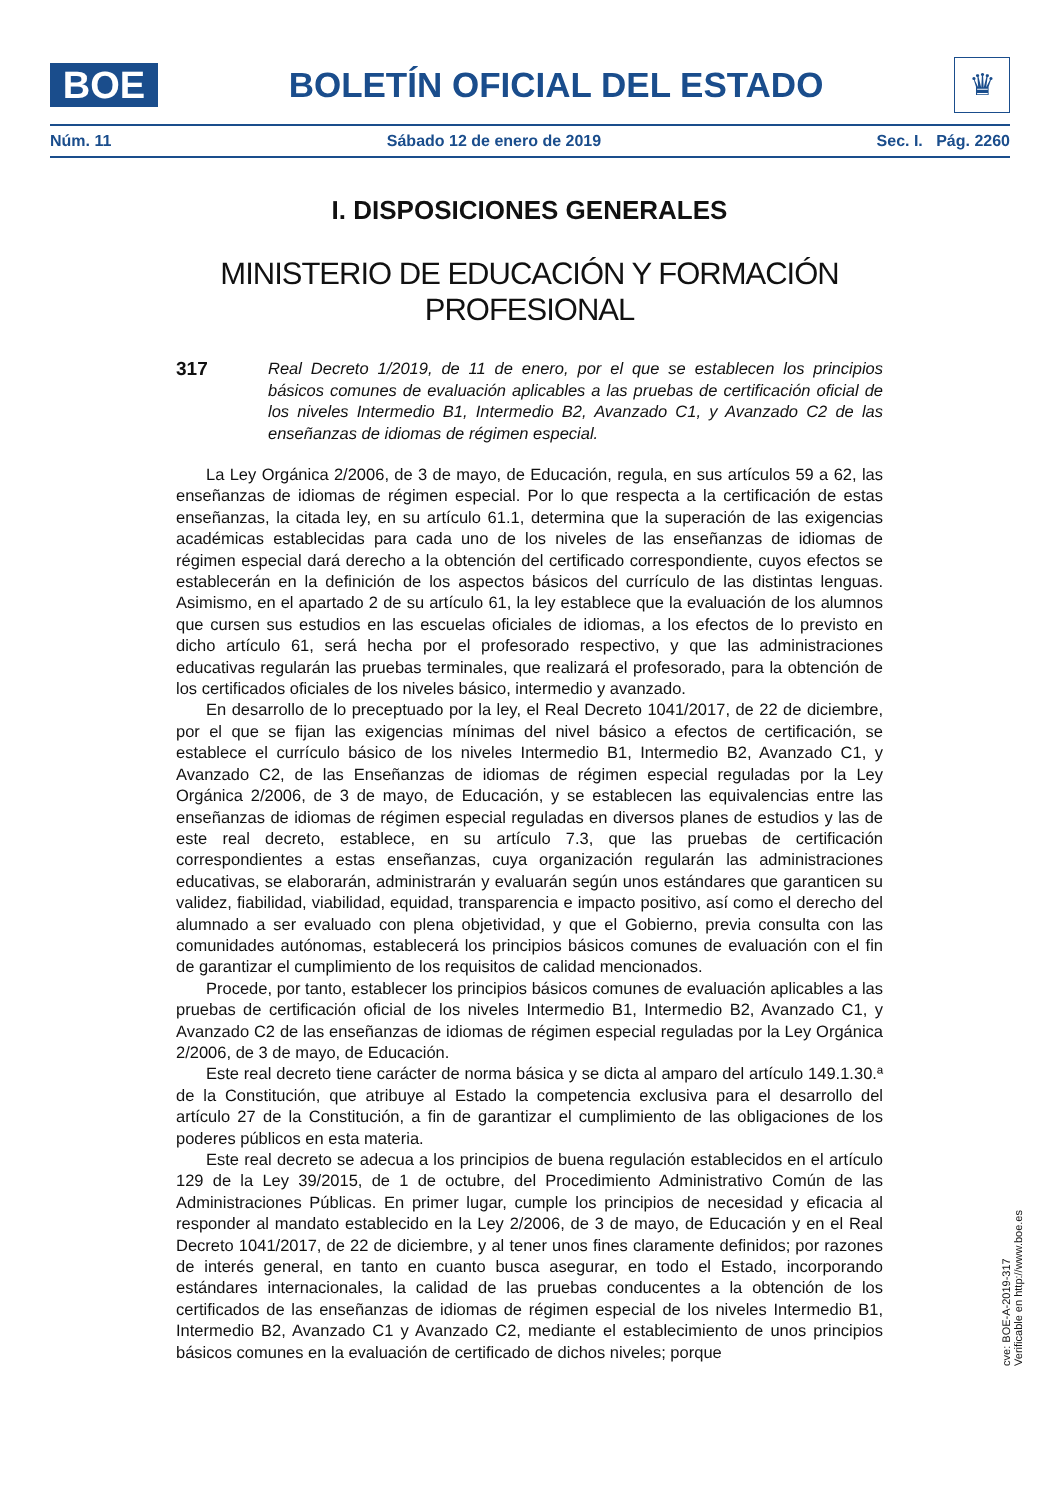BOE
BOLETÍN OFICIAL DEL ESTADO
♛
Núm. 11 Sábado 12 de enero de 2019 Sec. I. Pág. 2260
I. DISPOSICIONES GENERALES
MINISTERIO DE EDUCACIÓN Y FORMACIÓN PROFESIONAL
317
Real Decreto 1/2019, de 11 de enero, por el que se establecen los principios básicos comunes de evaluación aplicables a las pruebas de certificación oficial de los niveles Intermedio B1, Intermedio B2, Avanzado C1, y Avanzado C2 de las enseñanzas de idiomas de régimen especial.
La Ley Orgánica 2/2006, de 3 de mayo, de Educación, regula, en sus artículos 59 a 62, las enseñanzas de idiomas de régimen especial. Por lo que respecta a la certificación de estas enseñanzas, la citada ley, en su artículo 61.1, determina que la superación de las exigencias académicas establecidas para cada uno de los niveles de las enseñanzas de idiomas de régimen especial dará derecho a la obtención del certificado correspondiente, cuyos efectos se establecerán en la definición de los aspectos básicos del currículo de las distintas lenguas. Asimismo, en el apartado 2 de su artículo 61, la ley establece que la evaluación de los alumnos que cursen sus estudios en las escuelas oficiales de idiomas, a los efectos de lo previsto en dicho artículo 61, será hecha por el profesorado respectivo, y que las administraciones educativas regularán las pruebas terminales, que realizará el profesorado, para la obtención de los certificados oficiales de los niveles básico, intermedio y avanzado.
En desarrollo de lo preceptuado por la ley, el Real Decreto 1041/2017, de 22 de diciembre, por el que se fijan las exigencias mínimas del nivel básico a efectos de certificación, se establece el currículo básico de los niveles Intermedio B1, Intermedio B2, Avanzado C1, y Avanzado C2, de las Enseñanzas de idiomas de régimen especial reguladas por la Ley Orgánica 2/2006, de 3 de mayo, de Educación, y se establecen las equivalencias entre las enseñanzas de idiomas de régimen especial reguladas en diversos planes de estudios y las de este real decreto, establece, en su artículo 7.3, que las pruebas de certificación correspondientes a estas enseñanzas, cuya organización regularán las administraciones educativas, se elaborarán, administrarán y evaluarán según unos estándares que garanticen su validez, fiabilidad, viabilidad, equidad, transparencia e impacto positivo, así como el derecho del alumnado a ser evaluado con plena objetividad, y que el Gobierno, previa consulta con las comunidades autónomas, establecerá los principios básicos comunes de evaluación con el fin de garantizar el cumplimiento de los requisitos de calidad mencionados.
Procede, por tanto, establecer los principios básicos comunes de evaluación aplicables a las pruebas de certificación oficial de los niveles Intermedio B1, Intermedio B2, Avanzado C1, y Avanzado C2 de las enseñanzas de idiomas de régimen especial reguladas por la Ley Orgánica 2/2006, de 3 de mayo, de Educación.
Este real decreto tiene carácter de norma básica y se dicta al amparo del artículo 149.1.30.ª de la Constitución, que atribuye al Estado la competencia exclusiva para el desarrollo del artículo 27 de la Constitución, a fin de garantizar el cumplimiento de las obligaciones de los poderes públicos en esta materia.
Este real decreto se adecua a los principios de buena regulación establecidos en el artículo 129 de la Ley 39/2015, de 1 de octubre, del Procedimiento Administrativo Común de las Administraciones Públicas. En primer lugar, cumple los principios de necesidad y eficacia al responder al mandato establecido en la Ley 2/2006, de 3 de mayo, de Educación y en el Real Decreto 1041/2017, de 22 de diciembre, y al tener unos fines claramente definidos; por razones de interés general, en tanto en cuanto busca asegurar, en todo el Estado, incorporando estándares internacionales, la calidad de las pruebas conducentes a la obtención de los certificados de las enseñanzas de idiomas de régimen especial de los niveles Intermedio B1, Intermedio B2, Avanzado C1 y Avanzado C2, mediante el establecimiento de unos principios básicos comunes en la evaluación de certificado de dichos niveles; porque
cve: BOE-A-2019-317
Verificable en http://www.boe.es